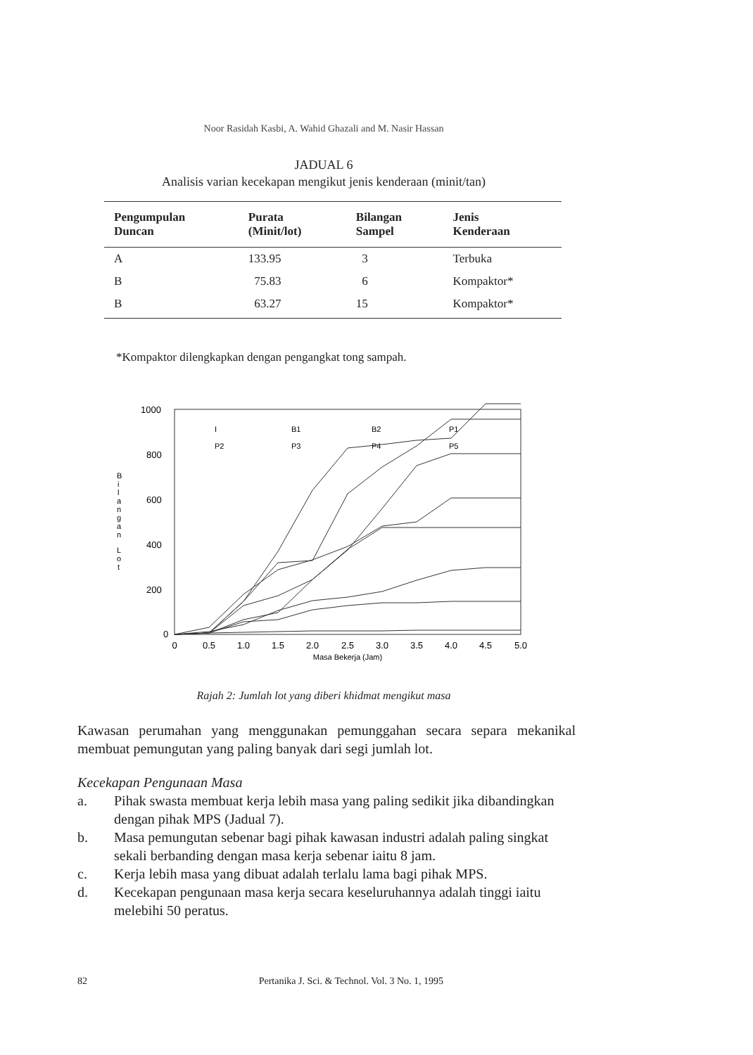Noor Rasidah Kasbi, A. Wahid Ghazali and M. Nasir Hassan
JADUAL 6
Analisis varian kecekapan mengikut jenis kenderaan (minit/tan)
| Pengumpulan Duncan | Purata (Minit/lot) | Bilangan Sampel | Jenis Kenderaan |
| --- | --- | --- | --- |
| A | 133.95 | 3 | Terbuka |
| B | 75.83 | 6 | Kompaktor* |
| B | 63.27 | 15 | Kompaktor* |
*Kompaktor dilengkapkan dengan pengangkat tong sampah.
1000
800
600
400
200
0
B
i
l
a
n
g
a
n
L
o
t
0
0.5
1.0
1.5
2.0
2.5
3.0
3.5
4.0
4.5
5.0
Masa Bekerja (Jam)
I
B1
B2
P1
P2
P3
P4
P5
Rajah 2: Jumlah lot yang diberi khidmat mengikut masa
Kawasan perumahan yang menggunakan pemunggahan secara separa mekanikal membuat pemungutan yang paling banyak dari segi jumlah lot.
Kecekapan Pengunaan Masa
a. Pihak swasta membuat kerja lebih masa yang paling sedikit jika dibandingkan dengan pihak MPS (Jadual 7).
b. Masa pemungutan sebenar bagi pihak kawasan industri adalah paling singkat sekali berbanding dengan masa kerja sebenar iaitu 8 jam.
c. Kerja lebih masa yang dibuat adalah terlalu lama bagi pihak MPS.
d. Kecekapan pengunaan masa kerja secara keseluruhannya adalah tinggi iaitu melebihi 50 peratus.
82 Pertanika J. Sci. & Technol. Vol. 3 No. 1, 1995